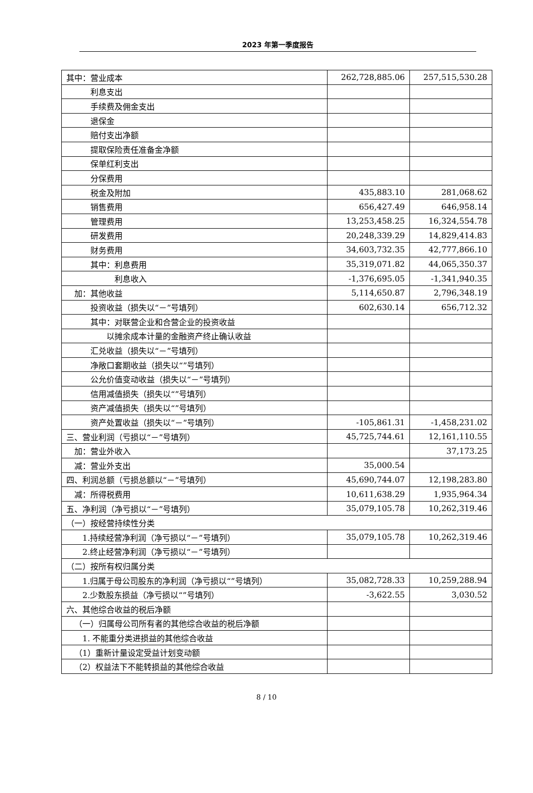2023 年第一季度报告
| 其中：营业成本 | 262,728,885.06 | 257,515,530.28 |
| 利息支出 | | |
| 手续费及佣金支出 | | |
| 退保金 | | |
| 赔付支出净额 | | |
| 提取保险责任准备金净额 | | |
| 保单红利支出 | | |
| 分保费用 | | |
| 税金及附加 | 435,883.10 | 281,068.62 |
| 销售费用 | 656,427.49 | 646,958.14 |
| 管理费用 | 13,253,458.25 | 16,324,554.78 |
| 研发费用 | 20,248,339.29 | 14,829,414.83 |
| 财务费用 | 34,603,732.35 | 42,777,866.10 |
| 其中：利息费用 | 35,319,071.82 | 44,065,350.37 |
| 利息收入 | -1,376,695.05 | -1,341,940.35 |
| 加：其他收益 | 5,114,650.87 | 2,796,348.19 |
| 投资收益（损失以“－”号填列） | 602,630.14 | 656,712.32 |
| 其中：对联营企业和合营企业的投资收益 | | |
| 以摊余成本计量的金融资产终止确认收益 | | |
| 汇兑收益（损失以“－”号填列） | | |
| 净敞口套期收益（损失以“”号填列） | | |
| 公允价值变动收益（损失以“－”号填列） | | |
| 信用减值损失（损失以“”号填列） | | |
| 资产减值损失（损失以“”号填列） | | |
| 资产处置收益（损失以“－”号填列） | -105,861.31 | -1,458,231.02 |
| 三、营业利润（亏损以“－”号填列） | 45,725,744.61 | 12,161,110.55 |
| 加：营业外收入 | | 37,173.25 |
| 减：营业外支出 | 35,000.54 | |
| 四、利润总额（亏损总额以“－”号填列） | 45,690,744.07 | 12,198,283.80 |
| 减：所得税费用 | 10,611,638.29 | 1,935,964.34 |
| 五、净利润（净亏损以“－”号填列） | 35,079,105.78 | 10,262,319.46 |
| （一）按经营持续性分类 | | |
| 1.持续经营净利润（净亏损以“－”号填列） | 35,079,105.78 | 10,262,319.46 |
| 2.终止经营净利润（净亏损以“－”号填列） | | |
| （二）按所有权归属分类 | | |
| 1.归属于母公司股东的净利润（净亏损以“”号填列） | 35,082,728.33 | 10,259,288.94 |
| 2.少数股东损益（净亏损以“”号填列） | -3,622.55 | 3,030.52 |
| 六、其他综合收益的税后净额 | | |
| （一）归属母公司所有者的其他综合收益的税后净额 | | |
| 1. 不能重分类进损益的其他综合收益 | | |
| （1）重新计量设定受益计划变动额 | | |
| （2）权益法下不能转损益的其他综合收益 | | |
8 / 10